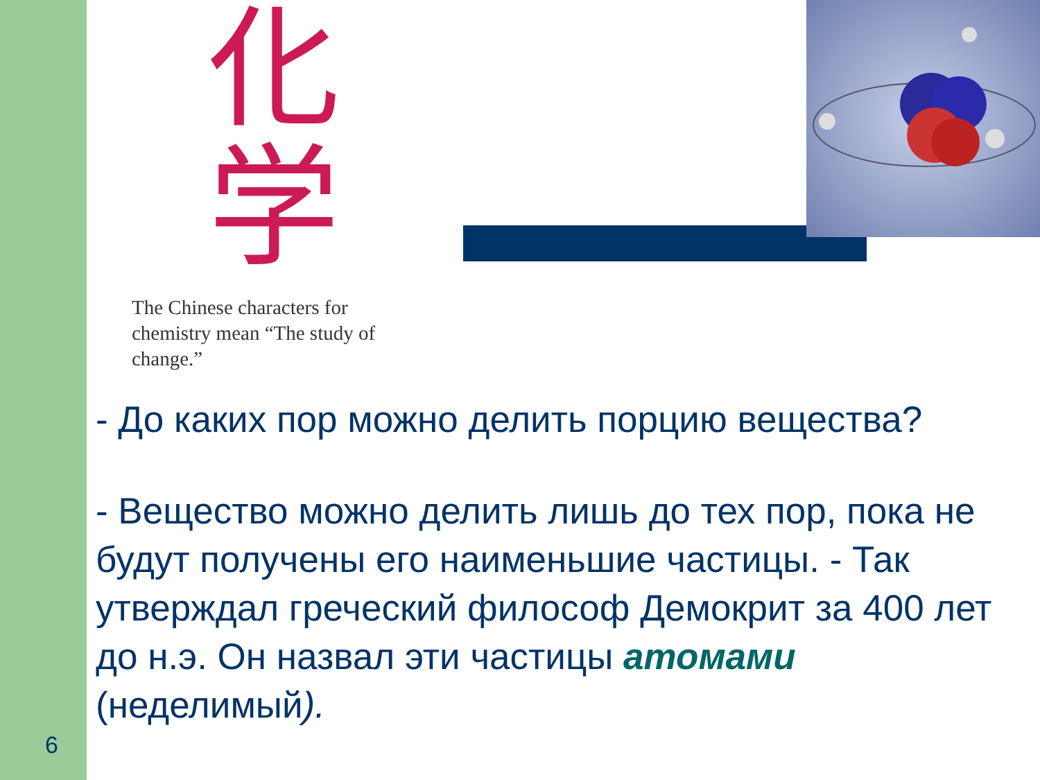化
学
The Chinese characters for chemistry mean “The study of change.”
- До каких пор можно делить порцию вещества?
- Вещество можно делить лишь до тех пор, пока не будут получены его наименьшие частицы. - Так утверждал греческий философ Демокрит за 400 лет до н.э. Он назвал эти частицы атомами (неделимый).
6